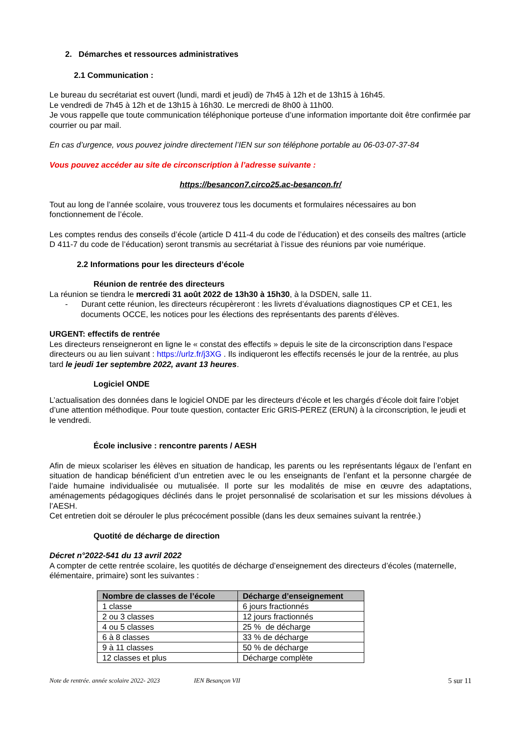2. Démarches et ressources administratives
2.1 Communication :
Le bureau du secrétariat est ouvert (lundi, mardi et jeudi) de 7h45 à 12h et de 13h15 à 16h45.
Le vendredi de 7h45 à 12h et de 13h15 à 16h30. Le mercredi de 8h00 à 11h00.
Je vous rappelle que toute communication téléphonique porteuse d’une information importante doit être confirmée par courrier ou par mail.
En cas d’urgence, vous pouvez joindre directement l’IEN sur son téléphone portable au 06-03-07-37-84
Vous pouvez accéder au site de circonscription à l’adresse suivante :
https://besancon7.circo25.ac-besancon.fr/
Tout au long de l’année scolaire, vous trouverez tous les documents et formulaires nécessaires au bon fonctionnement de l’école.
Les comptes rendus des conseils d’école (article D 411-4 du code de l’éducation) et des conseils des maîtres (article D 411-7 du code de l’éducation) seront transmis au secrétariat à l’issue des réunions par voie numérique.
2.2 Informations pour les directeurs d’école
Réunion de rentrée des directeurs
La réunion se tiendra le mercredi 31 août 2022 de 13h30 à 15h30, à la DSDEN, salle 11.
- Durant cette réunion, les directeurs récupèreront : les livrets d’évaluations diagnostiques CP et CE1, les documents OCCE, les notices pour les élections des représentants des parents d’élèves.
URGENT: effectifs de rentrée
Les directeurs renseigneront en ligne le « constat des effectifs » depuis le site de la circonscription dans l‘espace directeurs ou au lien suivant : https://urlz.fr/j3XG . Ils indiqueront les effectifs recensés le jour de la rentrée, au plus tard le jeudi 1er septembre 2022, avant 13 heures.
Logiciel ONDE
L’actualisation des données dans le logiciel ONDE par les directeurs d‘école et les chargés d’école doit faire l’objet d’une attention méthodique. Pour toute question, contacter Eric GRIS-PEREZ (ERUN) à la circonscription, le jeudi et le vendredi.
École inclusive : rencontre parents / AESH
Afin de mieux scolariser les élèves en situation de handicap, les parents ou les représentants légaux de l’enfant en situation de handicap bénéficient d’un entretien avec le ou les enseignants de l’enfant et la personne chargée de l’aide humaine individualisée ou mutualisée. Il porte sur les modalités de mise en œuvre des adaptations, aménagements pédagogiques déclinés dans le projet personnalisé de scolarisation et sur les missions dévolues à l’AESH.
Cet entretien doit se dérouler le plus précocément possible (dans les deux semaines suivant la rentrée.)
Quotité de décharge de direction
Décret n°2022-541 du 13 avril 2022
A compter de cette rentrée scolaire, les quotités de décharge d’enseignement des directeurs d’écoles (maternelle, élémentaire, primaire) sont les suivantes :
| Nombre de classes de l’école | Décharge d’enseignement |
| --- | --- |
| 1 classe | 6 jours fractionnés |
| 2 ou 3 classes | 12 jours fractionnés |
| 4 ou 5 classes | 25 % de décharge |
| 6 à 8 classes | 33 % de décharge |
| 9 à 11 classes | 50 % de décharge |
| 12 classes et plus | Décharge complète |
Note de rentrée. année scolaire 2022- 2023 IEN Besançon VII 5 sur 11